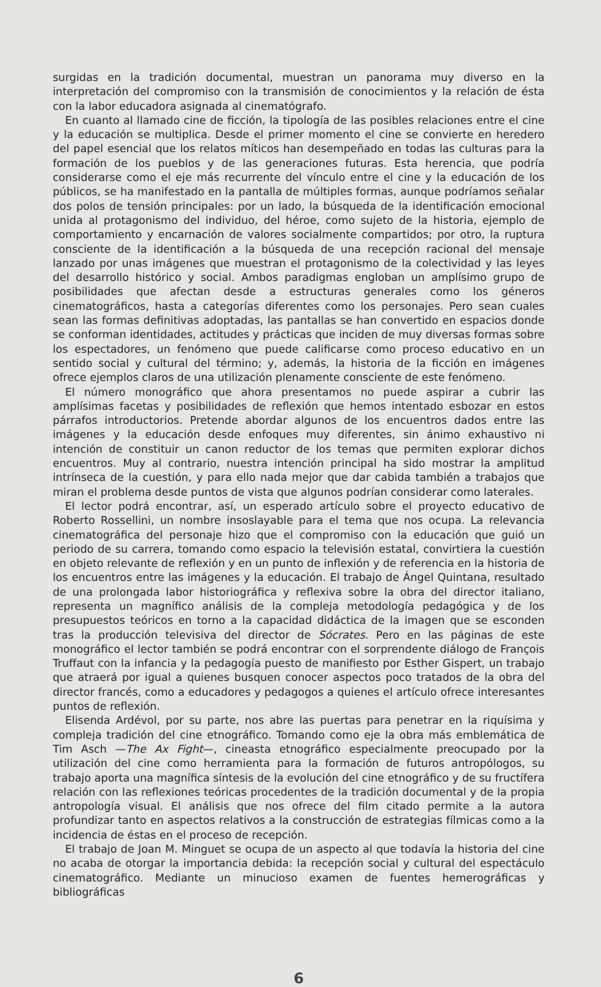surgidas en la tradición documental, muestran un panorama muy diverso en la interpretación del compromiso con la transmisión de conocimientos y la relación de ésta con la labor educadora asignada al cinematógrafo.
En cuanto al llamado cine de ficción, la tipología de las posibles relaciones entre el cine y la educación se multiplica. Desde el primer momento el cine se convierte en heredero del papel esencial que los relatos míticos han desempeñado en todas las culturas para la formación de los pueblos y de las generaciones futuras. Esta herencia, que podría considerarse como el eje más recurrente del vínculo entre el cine y la educación de los públicos, se ha manifestado en la pantalla de múltiples formas, aunque podríamos señalar dos polos de tensión principales: por un lado, la búsqueda de la identificación emocional unida al protagonismo del individuo, del héroe, como sujeto de la historia, ejemplo de comportamiento y encarnación de valores socialmente compartidos; por otro, la ruptura consciente de la identificación a la búsqueda de una recepción racional del mensaje lanzado por unas imágenes que muestran el protagonismo de la colectividad y las leyes del desarrollo histórico y social. Ambos paradigmas engloban un amplísimo grupo de posibilidades que afectan desde a estructuras generales como los géneros cinematográficos, hasta a categorías diferentes como los personajes. Pero sean cuales sean las formas definitivas adoptadas, las pantallas se han convertido en espacios donde se conforman identidades, actitudes y prácticas que inciden de muy diversas formas sobre los espectadores, un fenómeno que puede calificarse como proceso educativo en un sentido social y cultural del término; y, además, la historia de la ficción en imágenes ofrece ejemplos claros de una utilización plenamente consciente de este fenómeno.
El número monográfico que ahora presentamos no puede aspirar a cubrir las amplísimas facetas y posibilidades de reflexión que hemos intentado esbozar en estos párrafos introductorios. Pretende abordar algunos de los encuentros dados entre las imágenes y la educación desde enfoques muy diferentes, sin ánimo exhaustivo ni intención de constituir un canon reductor de los temas que permiten explorar dichos encuentros. Muy al contrario, nuestra intención principal ha sido mostrar la amplitud intrínseca de la cuestión, y para ello nada mejor que dar cabida también a trabajos que miran el problema desde puntos de vista que algunos podrían considerar como laterales.
El lector podrá encontrar, así, un esperado artículo sobre el proyecto educativo de Roberto Rossellini, un nombre insoslayable para el tema que nos ocupa. La relevancia cinematográfica del personaje hizo que el compromiso con la educación que guió un periodo de su carrera, tomando como espacio la televisión estatal, convirtiera la cuestión en objeto relevante de reflexión y en un punto de inflexión y de referencia en la historia de los encuentros entre las imágenes y la educación. El trabajo de Ángel Quintana, resultado de una prolongada labor historiográfica y reflexiva sobre la obra del director italiano, representa un magnífico análisis de la compleja metodología pedagógica y de los presupuestos teóricos en torno a la capacidad didáctica de la imagen que se esconden tras la producción televisiva del director de Sócrates. Pero en las páginas de este monográfico el lector también se podrá encontrar con el sorprendente diálogo de François Truffaut con la infancia y la pedagogía puesto de manifiesto por Esther Gispert, un trabajo que atraerá por igual a quienes busquen conocer aspectos poco tratados de la obra del director francés, como a educadores y pedagogos a quienes el artículo ofrece interesantes puntos de reflexión.
Elisenda Ardévol, por su parte, nos abre las puertas para penetrar en la riquísima y compleja tradición del cine etnográfico. Tomando como eje la obra más emblemática de Tim Asch —The Ax Fight—, cineasta etnográfico especialmente preocupado por la utilización del cine como herramienta para la formación de futuros antropólogos, su trabajo aporta una magnífica síntesis de la evolución del cine etnográfico y de su fructífera relación con las reflexiones teóricas procedentes de la tradición documental y de la propia antropología visual. El análisis que nos ofrece del film citado permite a la autora profundizar tanto en aspectos relativos a la construcción de estrategias fílmicas como a la incidencia de éstas en el proceso de recepción.
El trabajo de Joan M. Minguet se ocupa de un aspecto al que todavía la historia del cine no acaba de otorgar la importancia debida: la recepción social y cultural del espectáculo cinematográfico. Mediante un minucioso examen de fuentes hemerográficas y bibliográficas
6